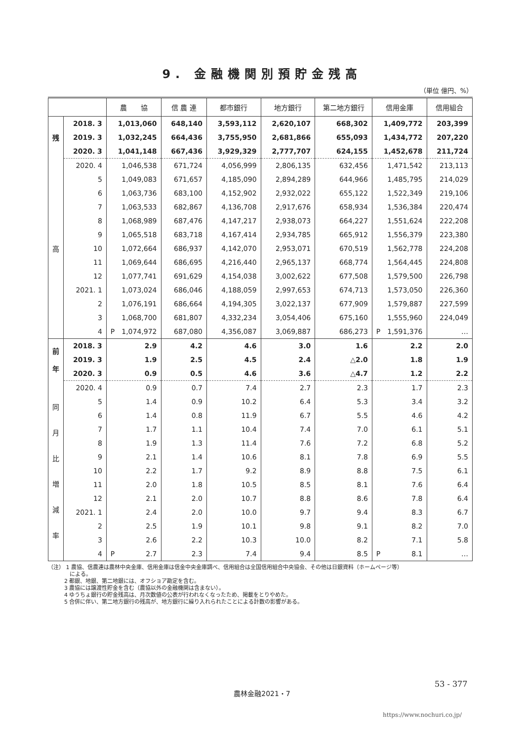9. 金融機関別預貯金残高
（単位 億円、%）
| | | 農 協 | 信 農 連 | 都市銀行 | 地方銀行 | 第二地方銀行 | 信用金庫 | 信用組合 |
| --- | --- | --- | --- | --- | --- | --- | --- | --- |
| 残 | 2018. 3 | 1,013,060 | 648,140 | 3,593,112 | 2,620,107 | 668,302 | 1,409,772 | 203,399 |
| | 2019. 3 | 1,032,245 | 664,436 | 3,755,950 | 2,681,866 | 655,093 | 1,434,772 | 207,220 |
| | 2020. 3 | 1,041,148 | 667,436 | 3,929,329 | 2,777,707 | 624,155 | 1,452,678 | 211,724 |
| 高 | 2020. 4 | 1,046,538 | 671,724 | 4,056,999 | 2,806,135 | 632,456 | 1,471,542 | 213,113 |
| | 5 | 1,049,083 | 671,657 | 4,185,090 | 2,894,289 | 644,966 | 1,485,795 | 214,029 |
| | 6 | 1,063,736 | 683,100 | 4,152,902 | 2,932,022 | 655,122 | 1,522,349 | 219,106 |
| | 7 | 1,063,533 | 682,867 | 4,136,708 | 2,917,676 | 658,934 | 1,536,384 | 220,474 |
| | 8 | 1,068,989 | 687,476 | 4,147,217 | 2,938,073 | 664,227 | 1,551,624 | 222,208 |
| | 9 | 1,065,518 | 683,718 | 4,167,414 | 2,934,785 | 665,912 | 1,556,379 | 223,380 |
| | 10 | 1,072,664 | 686,937 | 4,142,070 | 2,953,071 | 670,519 | 1,562,778 | 224,208 |
| | 11 | 1,069,644 | 686,695 | 4,216,440 | 2,965,137 | 668,774 | 1,564,445 | 224,808 |
| | 12 | 1,077,741 | 691,629 | 4,154,038 | 3,002,622 | 677,508 | 1,579,500 | 226,798 |
| | 2021. 1 | 1,073,024 | 686,046 | 4,188,059 | 2,997,653 | 674,713 | 1,573,050 | 226,360 |
| | 2 | 1,076,191 | 686,664 | 4,194,305 | 3,022,137 | 677,909 | 1,579,887 | 227,599 |
| | 3 | 1,068,700 | 681,807 | 4,332,234 | 3,054,406 | 675,160 | 1,555,960 | 224,049 |
| | 4 | P 1,074,972 | 687,080 | 4,356,087 | 3,069,887 | 686,273 | P 1,591,376 | … |
| 前 年 | 2018. 3 | 2.9 | 4.2 | 4.6 | 3.0 | 1.6 | 2.2 | 2.0 |
| | 2019. 3 | 1.9 | 2.5 | 4.5 | 2.4 | △2.0 | 1.8 | 1.9 |
| | 2020. 3 | 0.9 | 0.5 | 4.6 | 3.6 | △4.7 | 1.2 | 2.2 |
| 同 月 比 増 減 率 | 2020. 4 | 0.9 | 0.7 | 7.4 | 2.7 | 2.3 | 1.7 | 2.3 |
| | 5 | 1.4 | 0.9 | 10.2 | 6.4 | 5.3 | 3.4 | 3.2 |
| | 6 | 1.4 | 0.8 | 11.9 | 6.7 | 5.5 | 4.6 | 4.2 |
| | 7 | 1.7 | 1.1 | 10.4 | 7.4 | 7.0 | 6.1 | 5.1 |
| | 8 | 1.9 | 1.3 | 11.4 | 7.6 | 7.2 | 6.8 | 5.2 |
| | 9 | 2.1 | 1.4 | 10.6 | 8.1 | 7.8 | 6.9 | 5.5 |
| | 10 | 2.2 | 1.7 | 9.2 | 8.9 | 8.8 | 7.5 | 6.1 |
| | 11 | 2.0 | 1.8 | 10.5 | 8.5 | 8.1 | 7.6 | 6.4 |
| | 12 | 2.1 | 2.0 | 10.7 | 8.8 | 8.6 | 7.8 | 6.4 |
| | 2021. 1 | 2.4 | 2.0 | 10.0 | 9.7 | 9.4 | 8.3 | 6.7 |
| | 2 | 2.5 | 1.9 | 10.1 | 9.8 | 9.1 | 8.2 | 7.0 |
| | 3 | 2.6 | 2.2 | 10.3 | 10.0 | 8.2 | 7.1 | 5.8 |
| | 4 | P 2.7 | 2.3 | 7.4 | 9.4 | 8.5 | P 8.1 | … |
（注） 1 農協、信農連は農林中央金庫、信用金庫は信金中央金庫調べ、信用組合は全国信用組合中央協会、その他は日銀資料（ホームページ等）
　　　　による。
　　　2 都銀、地銀、第二地銀には、オフショア勘定を含む。
　　　3 農協には譲渡性貯金を含む（農協以外の金融機関は含まない）。
　　　4 ゆうちょ銀行の貯金残高は、月次数値の公表が行われなくなったため、掲載をとりやめた。
　　　5 合併に伴い、第二地方銀行の残高が、地方銀行に繰り入れられたことによる計数の影響がある。
53 - 377
農林金融2021・7
https://www.nochuri.co.jp/